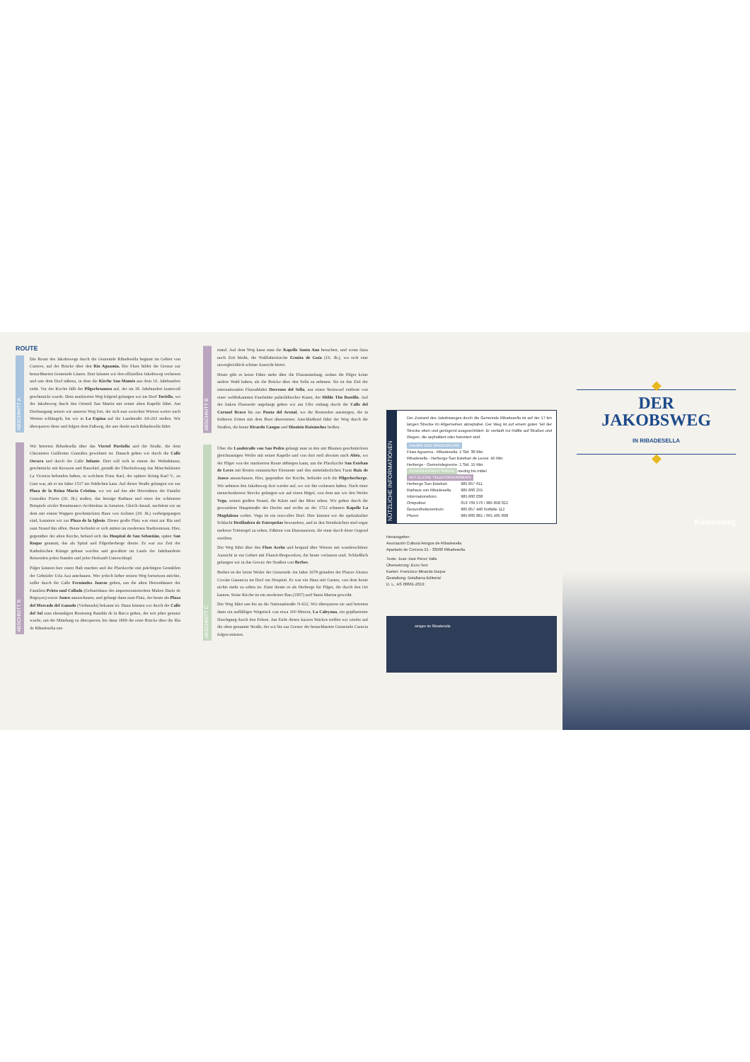ROUTE
ABSCHNITT A
Die Route des Jakobswegs durch die Gemeinde Ribadesella beginnt im Gebiet von Cuerres, auf der Brücke über den Río Aguamía. Der Fluss bildet die Grenze zur benachbarten Gemeinde Llanes. Dort können wir den offiziellen Jakobsweg verlassen und uns dem Dorf nähern, in dem die Kirche San Mamés aus dem 16. Jahrhundert steht. Vor der Kirche fällt der Pilgerbrunnen auf, der im 18. Jahrhundert kunstvoll geschmückt wurde. Dem markierten Weg folgend gelangen wir ins Dorf Toriellu, wo der Jakobsweg durch den Ortsteil San Martín mit seiner alten Kapelle führt. Am Dorfausgang setzen wir unseren Weg fort, der sich nun zwischen Wiesen weiter nach Westen schlängelt, bis wir in La Espina auf die Landstraße AS-263 stoßen. Wir überqueren diese und folgen dem Fußweg, der uns direkt nach Ribadesella führt.
ABSCHNITT B
Wir betreten Ribadesella über das Viertel Portiellu und die Straße, die dem Chronisten Guillermo González gewidmet ist. Danach gehen wir durch die Calle Oscura und durch die Calle Infante. Dort soll sich in einem der Wohnhäuser, geschmückt mit Kreuzen und Basrelief, gemäß der Überlieferung das Mönchskloster La Victoria befunden haben, in welchem Prinz Karl, der spätere König Karl V., zu Gast war, als er im Jahre 1517 ins Städtchen kam. Auf dieser Straße gelangen wir zur Plaza de la Reina María Cristina, wo wir auf das alte Herrenhaus der Familie González Prieto (16. Jh.) stoßen, das heutige Rathaus und eines der schönsten Beispiele ziviler Renaissance-Architektur in Asturien. Gleich darauf, nachdem wir an dem mit einem Wappen geschmückten Haus von Ardines (18. Jh.) vorbeigegangen sind, kommen wir zur Plaza de la Iglesia. Dieser große Platz war einst zur Ría und zum Strand hin offen. Heute befindet er sich mitten im modernen Stadtzentrum. Hier, gegenüber der alten Kirche, befand sich das Hospital de San Sebastián, später San Roque genannt, das als Spital und Pilgerherberge diente. Es war zur Zeit der Katholischen Könige gebaut worden und gewährte im Laufe der Jahrhunderte Reisenden jeden Standes und jeder Herkunft Unterschlupf.
Pilger können hier einen Halt machen und die Pfarrkirche mit prächtigen Gemälden der Gebrüder Uría Aza anschauen. Wer jedoch lieber seinen Weg fortsetzen möchte, sollte durch die Calle Fernández Juncos gehen, um die alten Herrenhäuser der Familien Prieto und Collado (Geburtshaus des impressionistischen Malers Darío de Regoyos) sowie Junco anzuschauen, und gelangt dann zum Platz, der heute als Plaza del Mercado del Ganado (Viehmarkt) bekannt ist. Dann können wir durch die Calle del Sol zum ehemaligen Bootssteg Rambla de la Barca gehen, der seit jeher genutzt wurde, um die Mündung zu überqueren, bis dann 1869 die erste Brücke über die Ría de Ribadesella ent-
ABSCHNITT B
stand. Auf dem Weg kann man die Kapelle Santa Ana besuchen, und wenn dazu noch Zeit bleibt, die Wallfahrtskirche Ermita de Guía (16. Jh.), wo sich eine unvergleichlich schöne Aussicht bietet.
Heute gibt es keine Fähre mehr über die Flussmündung, sodass die Pilger keine andere Wahl haben, als die Brücke über den Sella zu nehmen. Sie ist das Ziel der internationalen Flussabfahrt Descenso del Sella, nur einen Steinwurf entfernt von einer weltbekannten Fundstätte paläolithischer Kunst, der Höhle Tito Bustillo. Auf der linken Flussseite angelangt gehen wir am Ufer entlang durch die Calle del Coronel Bravo bis zur Punta del Arenal, wo die Reisenden ausstiegen, die in früheren Zeiten mit dem Boot übersetzten. Anschließend führt der Weg durch die Straßen, die heute Ricardo Cangas und Dionisio Ruisánchez heißen.
ABSCHNITT C
Über die Landstraße von San Pedro gelangt man in den mit Blumen geschmückten gleichnamigen Weiler mit seiner Kapelle und von dort steil abwärts nach Abéu, wo der Pilger von der markierten Route abbiegen kann, um die Pfarrkirche San Esteban de Leces mit Resten romanischer Elemente und den mittelalterlichen Turm Ruiz de Junco anzuschauen. Hier, gegenüber der Kirche, befindet sich die Pilgerherberge. Wir nehmen den Jakobsweg dort wieder auf, wo wir ihn verlassen haben. Nach einer menschenleeren Strecke gelangen wir auf einen Hügel, von dem aus wir den Weiler Vega, seinen großen Strand, die Küste und das Meer sehen. Wir gehen durch die gewundene Hauptstraße des Dorfes und rechts an der 1722 erbauten Kapelle La Magdalena vorbei. Vega ist ein reizvolles Dorf. Hier können wir die spektakuläre Schlucht Desfiladero de Entrepeñas bewundern, und in den Steinbrüchen sind sogar mehrere Trittsiegel zu sehen, Fährten von Dinosauriern, die einst durch diese Gegend streiften.
Der Weg führt über den Fluss Acebo und bergauf über Wiesen mit wunderschöner Aussicht in ein Gebiet mit Fluorit-Bergwerken, die heute verlassen sind. Schließlich gelangen wir in das Gewirr der Straßen von Berbes.
Berbes ist der letzte Weiler der Gemeinde. Im Jahre 1678 gründete der Pfarrer Alonso Covián Ganancia im Dorf ein Hospital. Es war ein Haus mit Garten, von dem heute nichts mehr zu sehen ist. Einst diente es als Herberge für Pilger, die durch den Ort kamen. Seine Kirche ist ein moderner Bau (1957) und Santa Marina geweiht.
Der Weg führt uns bis an die Nationalstraße N-632. Wir überqueren sie und betreten dann ein auffälliges Wegstück von etwa 100 Metern, La Caleyona, ein gepflasterter Durchgang durch den Felsen. Am Ende dieses kurzen Stückes treffen wir wieder auf die oben genannte Straße, der wir bis zur Grenze der benachbarten Gemeinde Caravia folgen müssen.
NÜTZLICHE INFORMATIONEN
Der Zustand des Jakobsweges durch die Gemeinde Ribadesella ist auf der 17 km langen Strecke im Allgemeinen akzeptabel. Der Weg ist auf einem guten Teil der Strecke eben und genügend ausgeschildert. Er verläuft zur Hälfte auf Straßen und Wegen, die asphaltiert oder betoniert sind.
DAUER DER WANDERUNG
Fluss Aguamía - Ribadesella: 2 Std. 30 Min.
Ribadesella - Herberge San Esteban de Leces: 45 Min.
Herberge - Gemeindegrenze: 1 Std. 15 Min.
SCHWIERIGKEITSGRAD niedrig bis mittel
NÜTZLICHE TELEFONNUMMERN
| Herberge San Esteban | 985 857 611 |
| Rathaus von Ribadesella | 985 860 255 |
| Informationsbüro | 985 860 038 |
| Ortspolizei | 619 769 576 / 985 858 022 |
| Gesundheitszentrum | 985 857 440 Notfälle 112 |
| Pfarrei | 985 860 881 / 661 405 898 |
Herausgeber:
Asociación Cultural Amigos de Ribadesella
Apartado de Correos 51 - 33560 Ribadesella
Texte: Juan José Pérez Valle
Übersetzung: Euro:Text
Karten: Francisco Miranda Duque
Gestaltung: Delallama Editorial
D. L.: AS 00661-2019
amigos de Ribadesella
◆
DER
JAKOBSWEG
IN RIBADESELLA
◆
Küstenweg